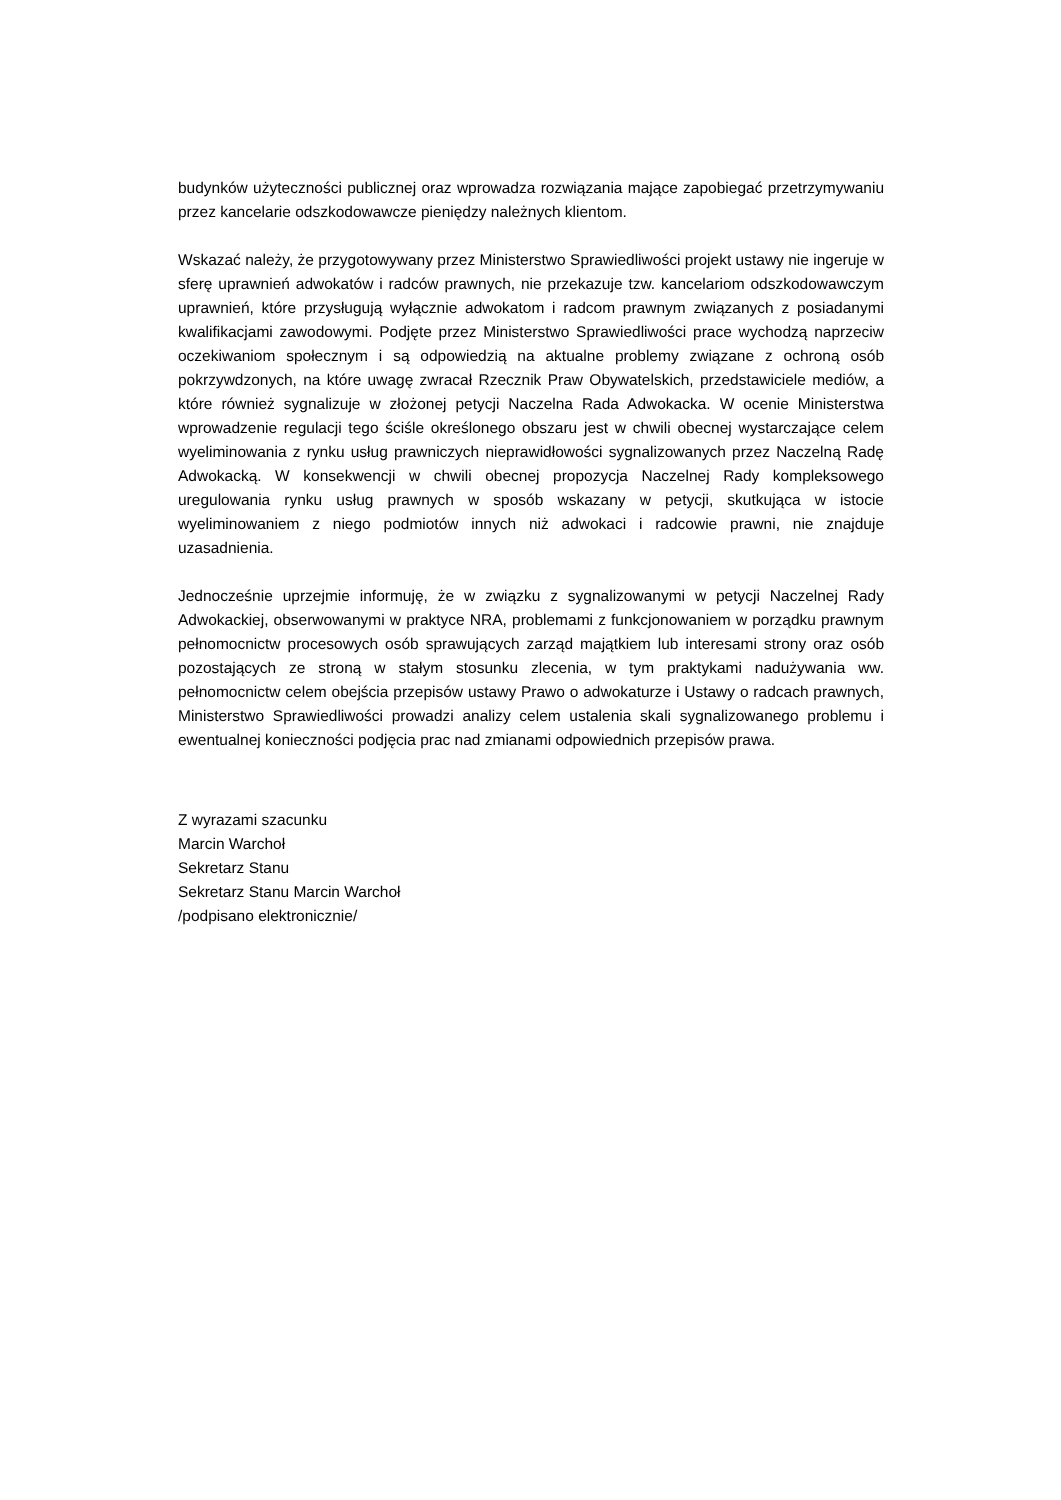budynków użyteczności publicznej oraz wprowadza rozwiązania mające zapobiegać przetrzymywaniu przez kancelarie odszkodowawcze pieniędzy należnych klientom.
Wskazać należy, że przygotowywany przez Ministerstwo Sprawiedliwości projekt ustawy nie ingeruje w sferę uprawnień adwokatów i radców prawnych, nie przekazuje tzw. kancelariom odszkodowawczym uprawnień, które przysługują wyłącznie adwokatom i radcom prawnym związanych z posiadanymi kwalifikacjami zawodowymi. Podjęte przez Ministerstwo Sprawiedliwości prace wychodzą naprzeciw oczekiwaniom społecznym i są odpowiedzią na aktualne problemy związane z ochroną osób pokrzywdzonych, na które uwagę zwracał Rzecznik Praw Obywatelskich, przedstawiciele mediów, a które również sygnalizuje w złożonej petycji Naczelna Rada Adwokacka. W ocenie Ministerstwa wprowadzenie regulacji tego ściśle określonego obszaru jest w chwili obecnej wystarczające celem wyeliminowania z rynku usług prawniczych nieprawidłowości sygnalizowanych przez Naczelną Radę Adwokacką. W konsekwencji w chwili obecnej propozycja Naczelnej Rady kompleksowego uregulowania rynku usług prawnych w sposób wskazany w petycji, skutkująca w istocie wyeliminowaniem z niego podmiotów innych niż adwokaci i radcowie prawni, nie znajduje uzasadnienia.
Jednocześnie uprzejmie informuję, że w związku z sygnalizowanymi w petycji Naczelnej Rady Adwokackiej, obserwowanymi w praktyce NRA, problemami z funkcjonowaniem w porządku prawnym pełnomocnictw procesowych osób sprawujących zarząd majątkiem lub interesami strony oraz osób pozostających ze stroną w stałym stosunku zlecenia, w tym praktykami nadużywania ww. pełnomocnictw celem obejścia przepisów ustawy Prawo o adwokaturze i Ustawy o radcach prawnych, Ministerstwo Sprawiedliwości prowadzi analizy celem ustalenia skali sygnalizowanego problemu i ewentualnej konieczności podjęcia prac nad zmianami odpowiednich przepisów prawa.
Z wyrazami szacunku
Marcin Warchoł
Sekretarz Stanu
Sekretarz Stanu Marcin Warchoł
/podpisano elektronicznie/